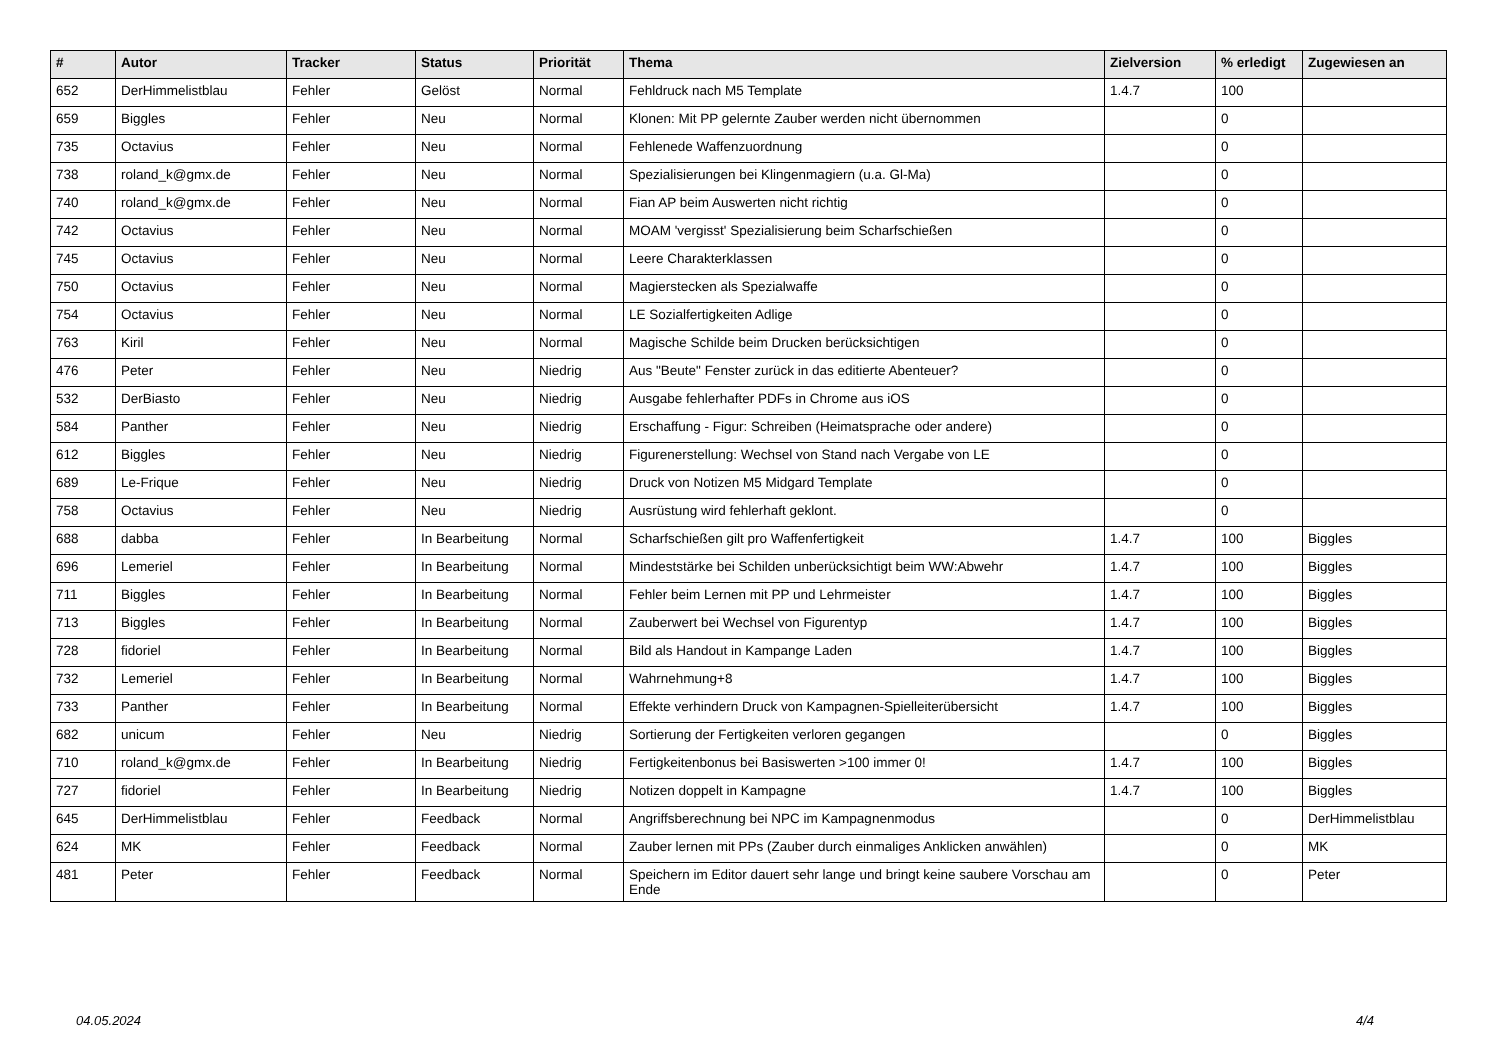| # | Autor | Tracker | Status | Priorität | Thema | Zielversion | % erledigt | Zugewiesen an |
| --- | --- | --- | --- | --- | --- | --- | --- | --- |
| 652 | DerHimmelistblau | Fehler | Gelöst | Normal | Fehldruck nach M5 Template | 1.4.7 | 100 | |
| 659 | Biggles | Fehler | Neu | Normal | Klonen: Mit PP gelernte Zauber werden nicht übernommen | | 0 | |
| 735 | Octavius | Fehler | Neu | Normal | Fehlenede Waffenzuordnung | | 0 | |
| 738 | roland_k@gmx.de | Fehler | Neu | Normal | Spezialisierungen bei Klingenmagiern (u.a. Gl-Ma) | | 0 | |
| 740 | roland_k@gmx.de | Fehler | Neu | Normal | Fian AP beim Auswerten nicht richtig | | 0 | |
| 742 | Octavius | Fehler | Neu | Normal | MOAM 'vergisst' Spezialisierung beim Scharfschießen | | 0 | |
| 745 | Octavius | Fehler | Neu | Normal | Leere Charakterklassen | | 0 | |
| 750 | Octavius | Fehler | Neu | Normal | Magierstecken als Spezialwaffe | | 0 | |
| 754 | Octavius | Fehler | Neu | Normal | LE Sozialfertigkeiten Adlige | | 0 | |
| 763 | Kiril | Fehler | Neu | Normal | Magische Schilde beim Drucken berücksichtigen | | 0 | |
| 476 | Peter | Fehler | Neu | Niedrig | Aus "Beute" Fenster zurück in das editierte Abenteuer? | | 0 | |
| 532 | DerBiasto | Fehler | Neu | Niedrig | Ausgabe fehlerhafter PDFs in Chrome aus iOS | | 0 | |
| 584 | Panther | Fehler | Neu | Niedrig | Erschaffung - Figur: Schreiben (Heimatsprache oder andere) | | 0 | |
| 612 | Biggles | Fehler | Neu | Niedrig | Figurenerstellung: Wechsel von Stand nach Vergabe von LE | | 0 | |
| 689 | Le-Frique | Fehler | Neu | Niedrig | Druck von Notizen M5 Midgard Template | | 0 | |
| 758 | Octavius | Fehler | Neu | Niedrig | Ausrüstung wird fehlerhaft geklont. | | 0 | |
| 688 | dabba | Fehler | In Bearbeitung | Normal | Scharfschießen gilt pro Waffenfertigkeit | 1.4.7 | 100 | Biggles |
| 696 | Lemeriel | Fehler | In Bearbeitung | Normal | Mindeststärke bei Schilden unberücksichtigt beim WW:Abwehr | 1.4.7 | 100 | Biggles |
| 711 | Biggles | Fehler | In Bearbeitung | Normal | Fehler beim Lernen mit PP und Lehrmeister | 1.4.7 | 100 | Biggles |
| 713 | Biggles | Fehler | In Bearbeitung | Normal | Zauberwert bei Wechsel von Figurentyp | 1.4.7 | 100 | Biggles |
| 728 | fidoriel | Fehler | In Bearbeitung | Normal | Bild als Handout in Kampange Laden | 1.4.7 | 100 | Biggles |
| 732 | Lemeriel | Fehler | In Bearbeitung | Normal | Wahrnehmung+8 | 1.4.7 | 100 | Biggles |
| 733 | Panther | Fehler | In Bearbeitung | Normal | Effekte verhindern Druck von Kampagnen-Spielleiterübersicht | 1.4.7 | 100 | Biggles |
| 682 | unicum | Fehler | Neu | Niedrig | Sortierung der Fertigkeiten verloren gegangen | | 0 | Biggles |
| 710 | roland_k@gmx.de | Fehler | In Bearbeitung | Niedrig | Fertigkeitenbonus bei Basiswerten >100 immer 0! | 1.4.7 | 100 | Biggles |
| 727 | fidoriel | Fehler | In Bearbeitung | Niedrig | Notizen doppelt in Kampagne | 1.4.7 | 100 | Biggles |
| 645 | DerHimmelistblau | Fehler | Feedback | Normal | Angriffsberechnung bei NPC im Kampagnenmodus | | 0 | DerHimmelistblau |
| 624 | MK | Fehler | Feedback | Normal | Zauber lernen mit PPs (Zauber durch einmaliges Anklicken anwählen) | | 0 | MK |
| 481 | Peter | Fehler | Feedback | Normal | Speichern im Editor dauert sehr lange und bringt keine saubere Vorschau am Ende | | 0 | Peter |
04.05.2024 4/4